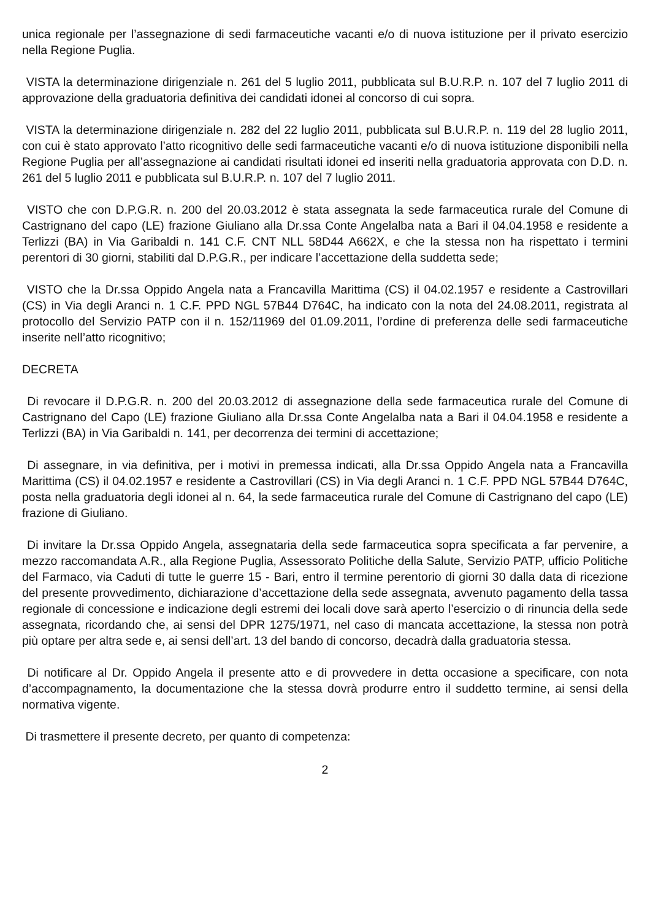unica regionale per l’assegnazione di sedi farmaceutiche vacanti e/o di nuova istituzione per il privato esercizio nella Regione Puglia.
VISTA la determinazione dirigenziale n. 261 del 5 luglio 2011, pubblicata sul B.U.R.P. n. 107 del 7 luglio 2011 di approvazione della graduatoria definitiva dei candidati idonei al concorso di cui sopra.
VISTA la determinazione dirigenziale n. 282 del 22 luglio 2011, pubblicata sul B.U.R.P. n. 119 del 28 luglio 2011, con cui è stato approvato l’atto ricognitivo delle sedi farmaceutiche vacanti e/o di nuova istituzione disponibili nella Regione Puglia per all’assegnazione ai candidati risultati idonei ed inseriti nella graduatoria approvata con D.D. n. 261 del 5 luglio 2011 e pubblicata sul B.U.R.P. n. 107 del 7 luglio 2011.
VISTO che con D.P.G.R. n. 200 del 20.03.2012 è stata assegnata la sede farmaceutica rurale del Comune di Castrignano del capo (LE) frazione Giuliano alla Dr.ssa Conte Angelalba nata a Bari il 04.04.1958 e residente a Terlizzi (BA) in Via Garibaldi n. 141 C.F. CNT NLL 58D44 A662X, e che la stessa non ha rispettato i termini perentori di 30 giorni, stabiliti dal D.P.G.R., per indicare l’accettazione della suddetta sede;
VISTO che la Dr.ssa Oppido Angela nata a Francavilla Marittima (CS) il 04.02.1957 e residente a Castrovillari (CS) in Via degli Aranci n. 1 C.F. PPD NGL 57B44 D764C, ha indicato con la nota del 24.08.2011, registrata al protocollo del Servizio PATP con il n. 152/11969 del 01.09.2011, l’ordine di preferenza delle sedi farmaceutiche inserite nell’atto ricognitivo;
DECRETA
Di revocare il D.P.G.R. n. 200 del 20.03.2012 di assegnazione della sede farmaceutica rurale del Comune di Castrignano del Capo (LE) frazione Giuliano alla Dr.ssa Conte Angelalba nata a Bari il 04.04.1958 e residente a Terlizzi (BA) in Via Garibaldi n. 141, per decorrenza dei termini di accettazione;
Di assegnare, in via definitiva, per i motivi in premessa indicati, alla Dr.ssa Oppido Angela nata a Francavilla Marittima (CS) il 04.02.1957 e residente a Castrovillari (CS) in Via degli Aranci n. 1 C.F. PPD NGL 57B44 D764C, posta nella graduatoria degli idonei al n. 64, la sede farmaceutica rurale del Comune di Castrignano del capo (LE) frazione di Giuliano.
Di invitare la Dr.ssa Oppido Angela, assegnataria della sede farmaceutica sopra specificata a far pervenire, a mezzo raccomandata A.R., alla Regione Puglia, Assessorato Politiche della Salute, Servizio PATP, ufficio Politiche del Farmaco, via Caduti di tutte le guerre 15 - Bari, entro il termine perentorio di giorni 30 dalla data di ricezione del presente provvedimento, dichiarazione d’accettazione della sede assegnata, avvenuto pagamento della tassa regionale di concessione e indicazione degli estremi dei locali dove sarà aperto l’esercizio o di rinuncia della sede assegnata, ricordando che, ai sensi del DPR 1275/1971, nel caso di mancata accettazione, la stessa non potrà più optare per altra sede e, ai sensi dell’art. 13 del bando di concorso, decadrà dalla graduatoria stessa.
Di notificare al Dr. Oppido Angela il presente atto e di provvedere in detta occasione a specificare, con nota d’accompagnamento, la documentazione che la stessa dovrà produrre entro il suddetto termine, ai sensi della normativa vigente.
Di trasmettere il presente decreto, per quanto di competenza:
2